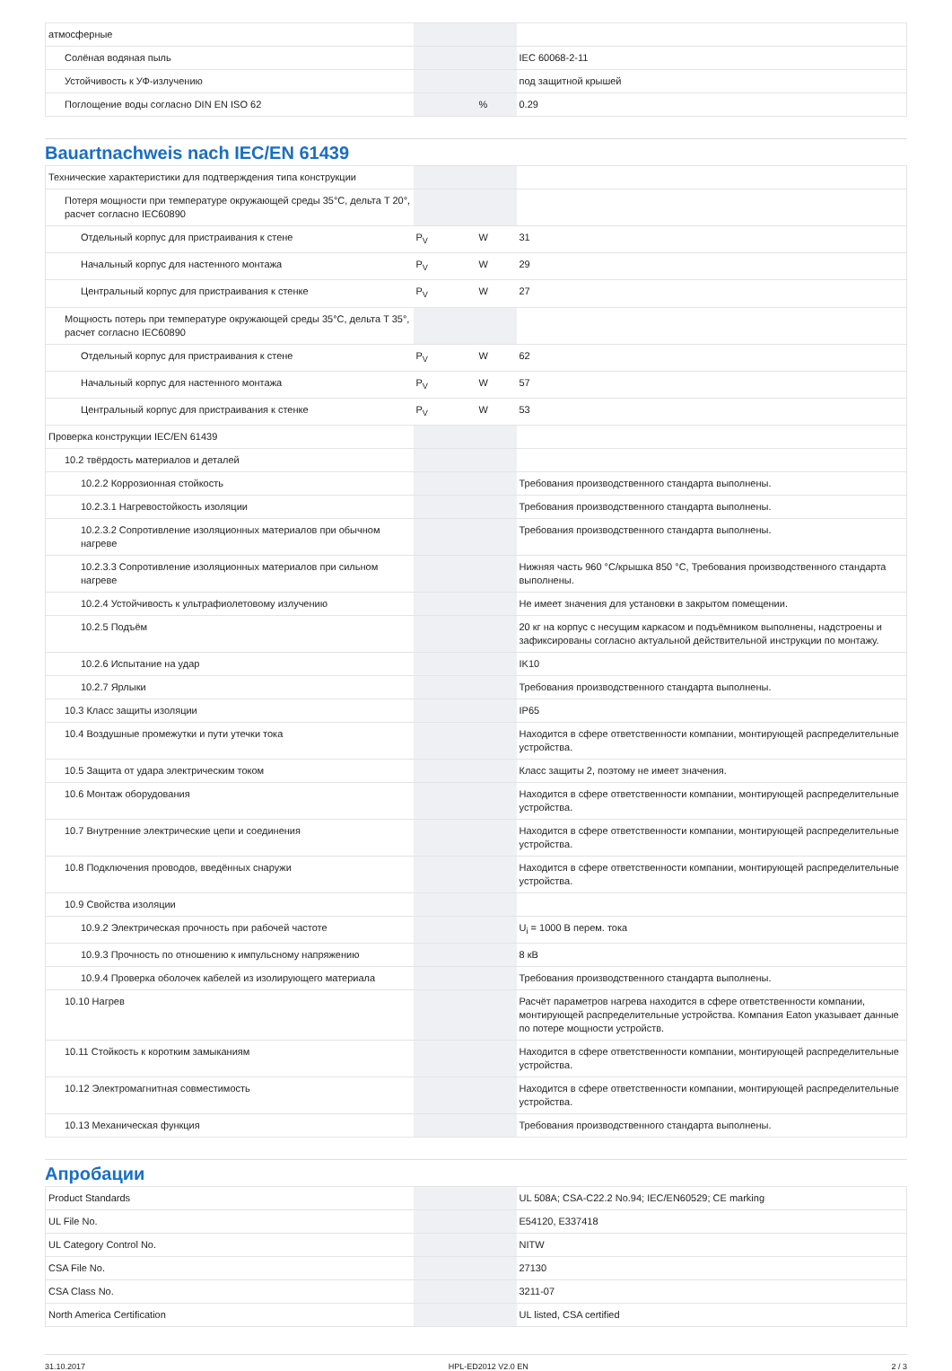| атмосферные | | | |
| Солёная водяная пыль | | | IEC 60068-2-11 |
| Устойчивость к УФ-излучению | | | под защитной крышей |
| Поглощение воды согласно DIN EN ISO 62 | | % | 0.29 |
Bauartnachweis nach IEC/EN 61439
| Технические характеристики для подтверждения типа конструкции | | | |
| Потеря мощности при температуре окружающей среды 35°C, дельта T 20°, расчет согласно IEC60890 | | | |
| Отдельный корпус для пристраивания к стене | P<sub>V</sub> | W | 31 |
| Начальный корпус для настенного монтажа | P<sub>V</sub> | W | 29 |
| Центральный корпус для пристраивания к стенке | P<sub>V</sub> | W | 27 |
| Мощность потерь при температуре окружающей среды 35°C, дельта T 35°, расчет согласно IEC60890 | | | |
| Отдельный корпус для пристраивания к стене | P<sub>V</sub> | W | 62 |
| Начальный корпус для настенного монтажа | P<sub>V</sub> | W | 57 |
| Центральный корпус для пристраивания к стенке | P<sub>V</sub> | W | 53 |
| Проверка конструкции IEC/EN 61439 | | | |
| 10.2 твёрдость материалов и деталей | | | |
| 10.2.2 Коррозионная стойкость | | | Требования производственного стандарта выполнены. |
| 10.2.3.1 Нагревостойкость изоляции | | | Требования производственного стандарта выполнены. |
| 10.2.3.2 Сопротивление изоляционных материалов при обычном нагреве | | | Требования производственного стандарта выполнены. |
| 10.2.3.3 Сопротивление изоляционных материалов при сильном нагреве | | | Нижняя часть 960 °C/крышка 850 °C, Требования производственного стандарта выполнены. |
| 10.2.4 Устойчивость к ультрафиолетовому излучению | | | Не имеет значения для установки в закрытом помещении. |
| 10.2.5 Подъём | | | 20 кг на корпус с несущим каркасом и подъёмником выполнены, надстроены и зафиксированы согласно актуальной действительной инструкции по монтажу. |
| 10.2.6 Испытание на удар | | | IK10 |
| 10.2.7 Ярлыки | | | Требования производственного стандарта выполнены. |
| 10.3 Класс защиты изоляции | | | IP65 |
| 10.4 Воздушные промежутки и пути утечки тока | | | Находится в сфере ответственности компании, монтирующей распределительные устройства. |
| 10.5 Защита от удара электрическим током | | | Класс защиты 2, поэтому не имеет значения. |
| 10.6 Монтаж оборудования | | | Находится в сфере ответственности компании, монтирующей распределительные устройства. |
| 10.7 Внутренние электрические цепи и соединения | | | Находится в сфере ответственности компании, монтирующей распределительные устройства. |
| 10.8 Подключения проводов, введённых снаружи | | | Находится в сфере ответственности компании, монтирующей распределительные устройства. |
| 10.9 Свойства изоляции | | | |
| 10.9.2 Электрическая прочность при рабочей частоте | | | U<sub>i</sub> = 1000 В перем. тока |
| 10.9.3 Прочность по отношению к импульсному напряжению | | | 8 кВ |
| 10.9.4 Проверка оболочек кабелей из изолирующего материала | | | Требования производственного стандарта выполнены. |
| 10.10 Нагрев | | | Расчёт параметров нагрева находится в сфере ответственности компании, монтирующей распределительные устройства. Компания Eaton указывает данные по потере мощности устройств. |
| 10.11 Стойкость к коротким замыканиям | | | Находится в сфере ответственности компании, монтирующей распределительные устройства. |
| 10.12 Электромагнитная совместимость | | | Находится в сфере ответственности компании, монтирующей распределительные устройства. |
| 10.13 Механическая функция | | | Требования производственного стандарта выполнены. |
Апробации
| Product Standards | | | UL 508A; CSA-C22.2 No.94; IEC/EN60529; CE marking |
| UL File No. | | | E54120, E337418 |
| UL Category Control No. | | | NITW |
| CSA File No. | | | 27130 |
| CSA Class No. | | | 3211-07 |
| North America Certification | | | UL listed, CSA certified |
31.10.2017 HPL-ED2012 V2.0 EN 2 / 3